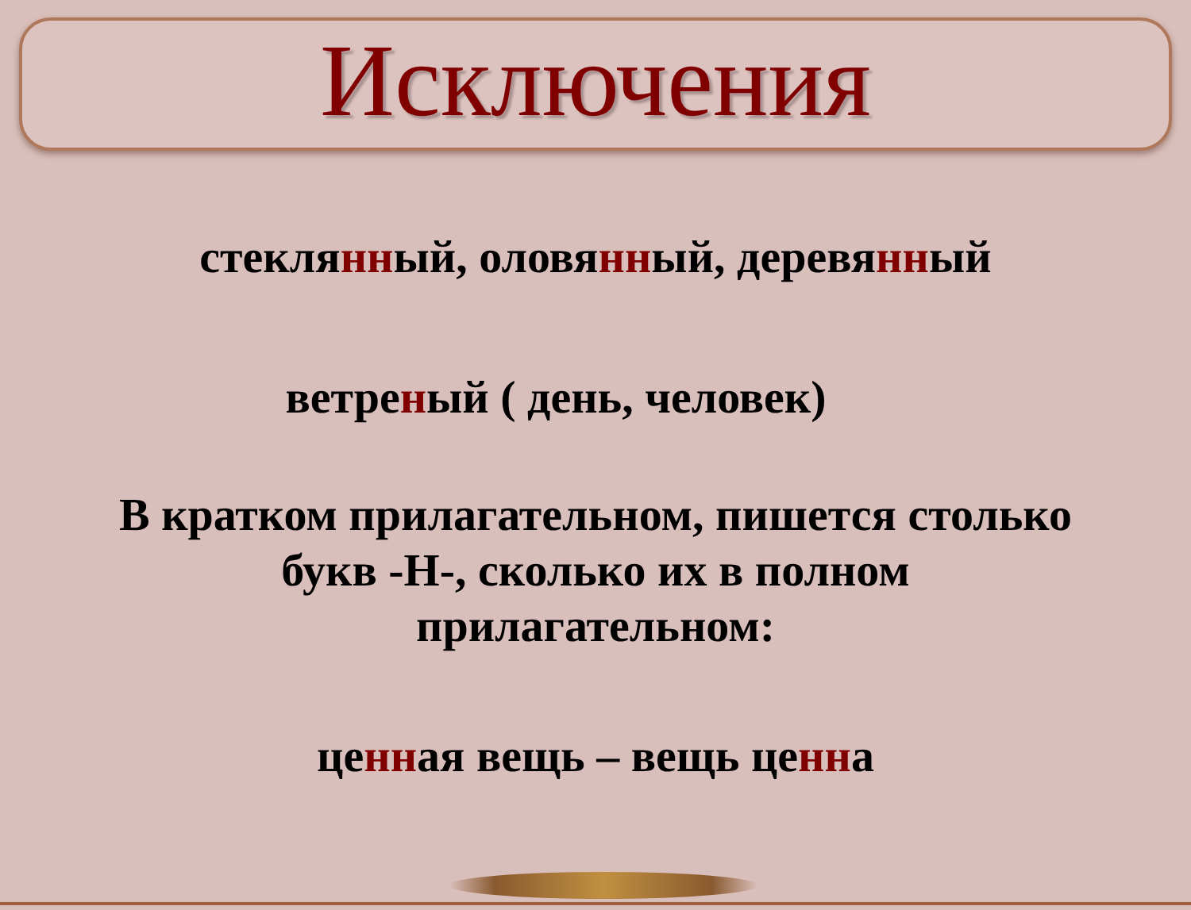Исключения
стеклянный, оловянный, деревянный
ветреный ( день, человек)
В кратком прилагательном, пишется столько букв -Н-, сколько их в полном прилагательном:
ценная вещь – вещь ценна